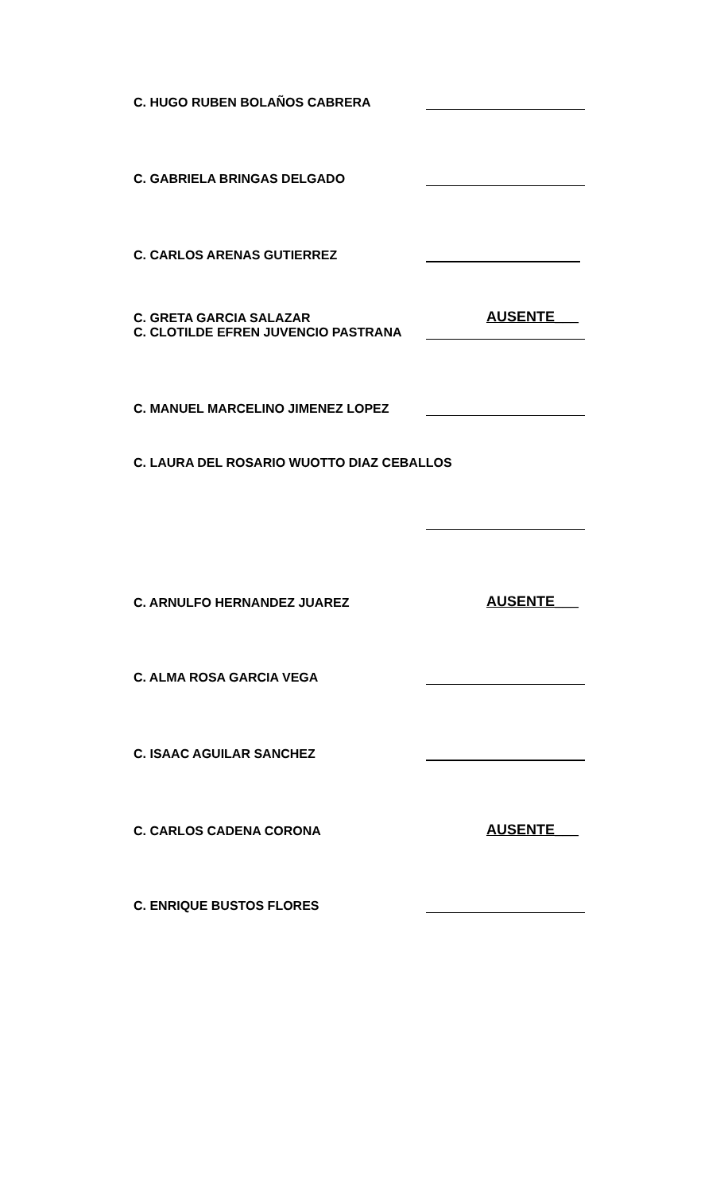C. HUGO RUBEN BOLAÑOS CABRERA
C. GABRIELA BRINGAS DELGADO
C. CARLOS ARENAS GUTIERREZ
C. GRETA GARCIA SALAZAR
AUSENTE___
C. CLOTILDE EFREN JUVENCIO PASTRANA
C. MANUEL MARCELINO JIMENEZ LOPEZ
C. LAURA DEL ROSARIO WUOTTO DIAZ CEBALLOS
C. ARNULFO HERNANDEZ JUAREZ
AUSENTE___
C. ALMA ROSA GARCIA VEGA
C. ISAAC AGUILAR SANCHEZ
C. CARLOS CADENA CORONA
AUSENTE___
C. ENRIQUE BUSTOS FLORES